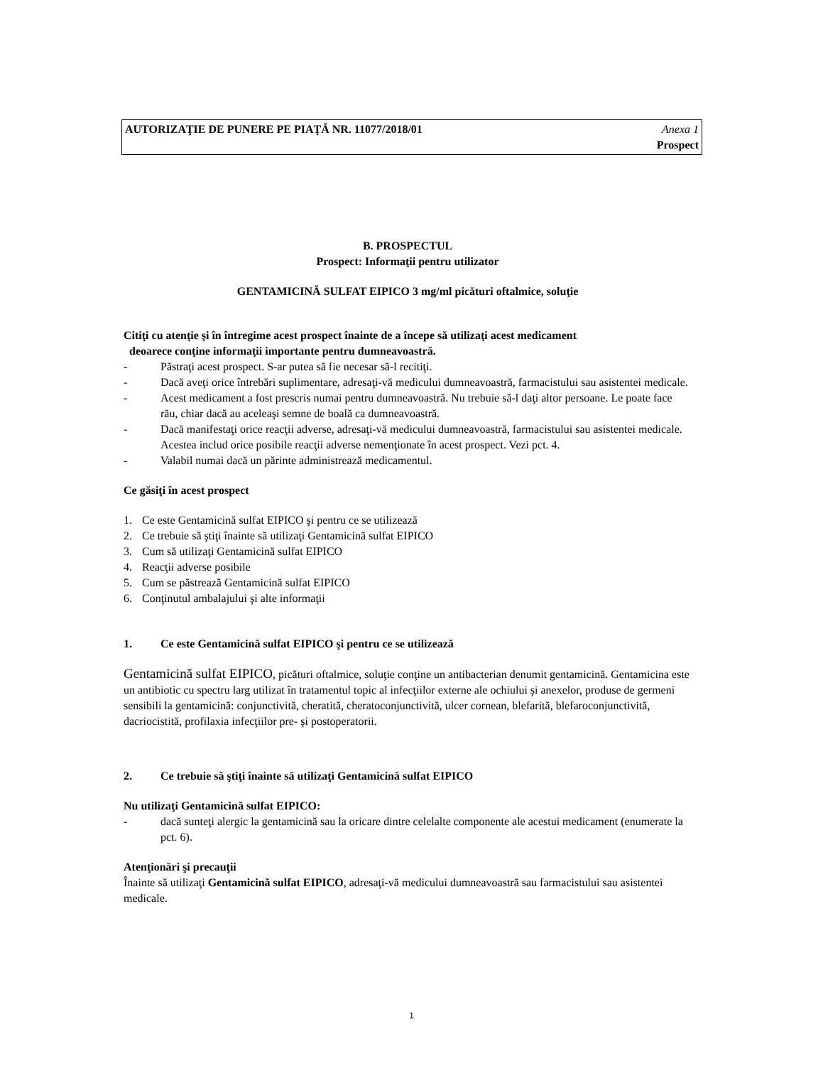AUTORIZAŢIE DE PUNERE PE PIAŢĂ NR. 11077/2018/01 Anexa 1
Prospect
B. PROSPECTUL
Prospect: Informaţii pentru utilizator
GENTAMICINĂ SULFAT EIPICO 3 mg/ml picături oftalmice, soluţie
Citiţi cu atenţie şi în întregime acest prospect înainte de a începe să utilizaţi acest medicament
deoarece conţine informaţii importante pentru dumneavoastră.
- Păstraţi acest prospect. S-ar putea să fie necesar să-l recitiţi.
- Dacă aveţi orice întrebări suplimentare, adresaţi-vă medicului dumneavoastră, farmacistului sau asistentei medicale.
- Acest medicament a fost prescris numai pentru dumneavoastră. Nu trebuie să-l daţi altor persoane. Le poate face rău, chiar dacă au aceleaşi semne de boală ca dumneavoastră.
- Dacă manifestaţi orice reacţii adverse, adresaţi-vă medicului dumneavoastră, farmacistului sau asistentei medicale. Acestea includ orice posibile reacţii adverse nemenţionate în acest prospect. Vezi pct. 4.
- Valabil numai dacă un părinte administrează medicamentul.
Ce găsiţi în acest prospect
1. Ce este Gentamicină sulfat EIPICO şi pentru ce se utilizează
2. Ce trebuie să ştiţi înainte să utilizaţi Gentamicină sulfat EIPICO
3. Cum să utilizaţi Gentamicină sulfat EIPICO
4. Reacţii adverse posibile
5. Cum se păstrează Gentamicină sulfat EIPICO
6. Conţinutul ambalajului şi alte informaţii
1. Ce este Gentamicină sulfat EIPICO şi pentru ce se utilizează
Gentamicină sulfat EIPICO, picături oftalmice, soluţie conţine un antibacterian denumit gentamicină. Gentamicina este un antibiotic cu spectru larg utilizat în tratamentul topic al infecţiilor externe ale ochiului şi anexelor, produse de germeni sensibili la gentamicină: conjunctivită, cheratită, cheratoconjunctivită, ulcer cornean, blefarită, blefaroconjunctivită, dacriocistită, profilaxia infecţiilor pre- şi postoperatorii.
2. Ce trebuie să ştiţi înainte să utilizaţi Gentamicină sulfat EIPICO
Nu utilizaţi Gentamicină sulfat EIPICO:
- dacă sunteţi alergic la gentamicină sau la oricare dintre celelalte componente ale acestui medicament (enumerate la pct. 6).
Atenţionări şi precauţii
Înainte să utilizaţi Gentamicină sulfat EIPICO, adresaţi-vă medicului dumneavoastră sau farmacistului sau asistentei medicale.
1